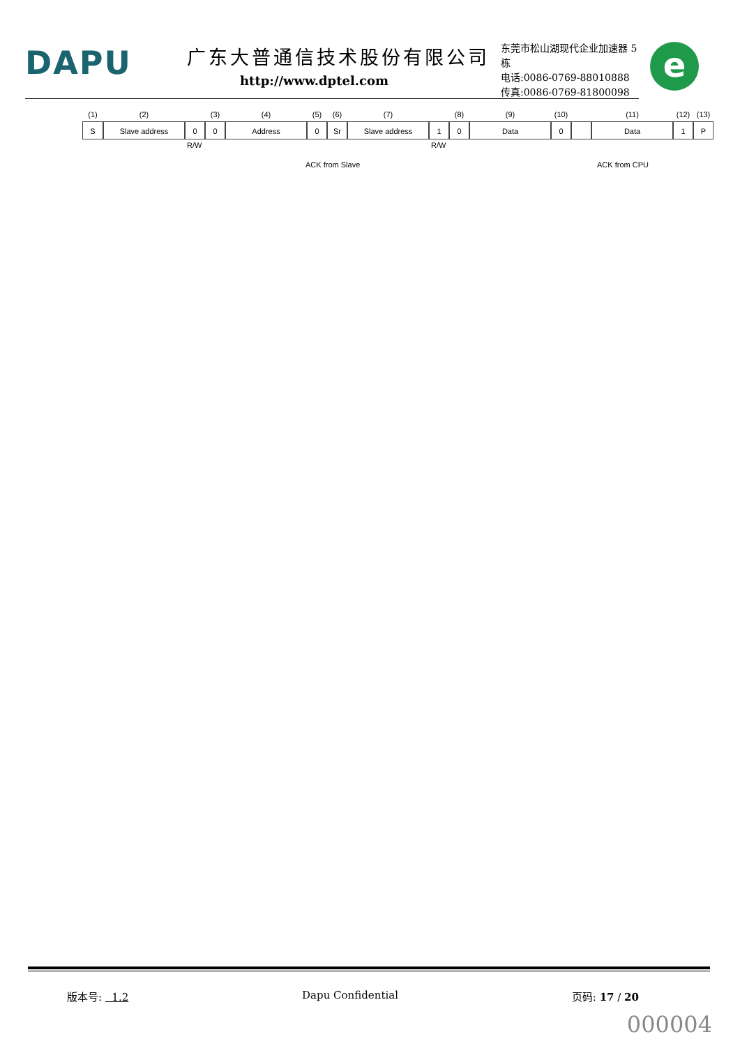DAPU 广东大普通信技术股份有限公司
http://www.dptel.com
东莞市松山湖现代企业加速器 5 栋
电话:0086-0769-88010888
传真:0086-0769-81800098
e
(1) (2) (3) (4) (5) (6) (7) (8) (9) (10) (11) (12) (13)
S Slave address 0 0 Address 0 Sr Slave address 1 0 Data 0 Data 1 P
R/W R/W
ACK from Slave ACK from CPU
版本号: 1.2 Dapu Confidential 页码: 17 / 20
000004